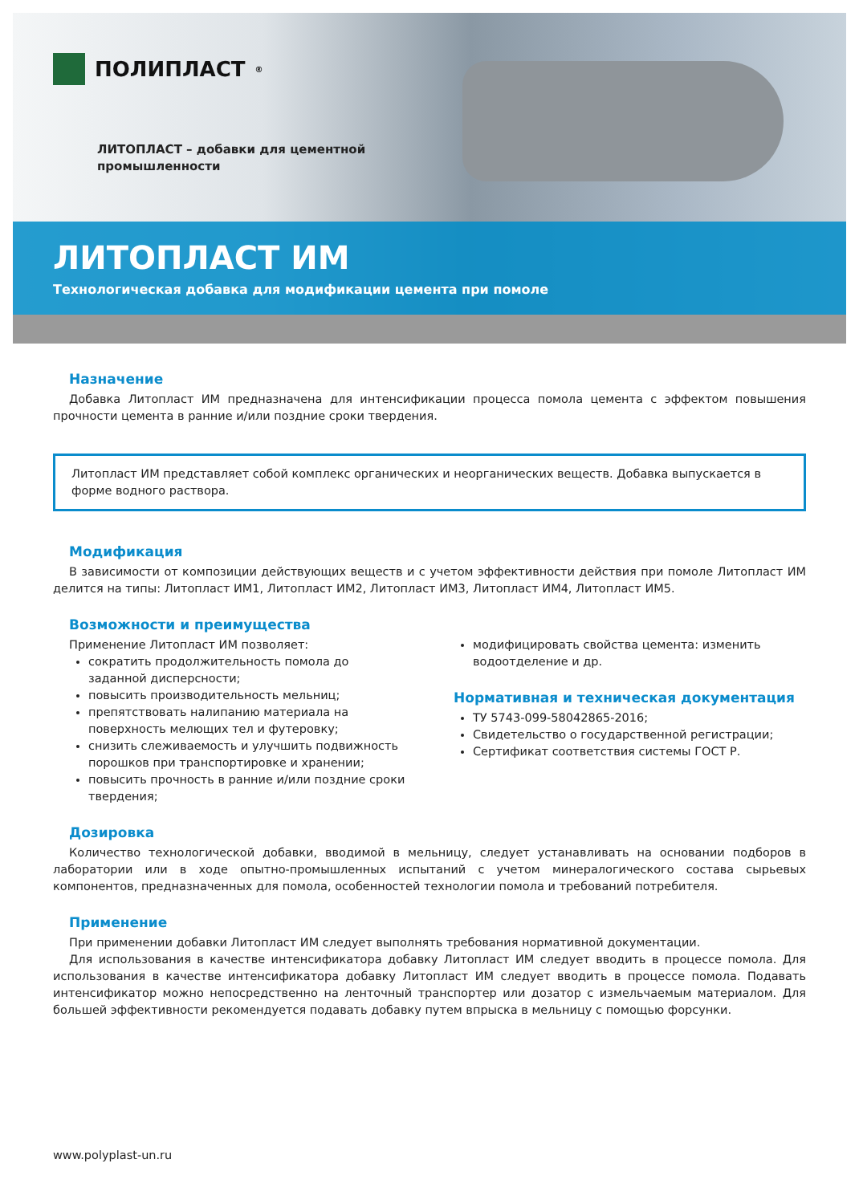ПОЛИПЛАСТ<sup>®</sup>
ЛИТОПЛАСТ – добавки для цементной
промышленности
ЛИТОПЛАСТ ИМ
Технологическая добавка для модификации цемента при помоле
Назначение
Добавка Литопласт ИМ предназначена для интенсификации процесса помола цемента с эффектом повышения прочности цемента в ранние и/или поздние сроки твердения.
Литопласт ИМ представляет собой комплекс органических и неорганических веществ. Добавка выпускается в форме водного раствора.
Модификация
В зависимости от композиции действующих веществ и с учетом эффективности действия при помоле Литопласт ИМ делится на типы: Литопласт ИМ1, Литопласт ИМ2, Литопласт ИМ3, Литопласт ИМ4, Литопласт ИМ5.
Возможности и преимущества
Применение Литопласт ИМ позволяет:
сократить продолжительность помола до заданной дисперсности;
повысить производительность мельниц;
препятствовать налипанию материала на поверхность мелющих тел и футеровку;
снизить слеживаемость и улучшить подвижность порошков при транспортировке и хранении;
повысить прочность в ранние и/или поздние сроки твердения;
модифицировать свойства цемента: изменить водоотделение и др.
Нормативная и техническая документация
ТУ 5743-099-58042865-2016;
Свидетельство о государственной регистрации;
Сертификат соответствия системы ГОСТ Р.
Дозировка
Количество технологической добавки, вводимой в мельницу, следует устанавливать на основании подборов в лаборатории или в ходе опытно-промышленных испытаний с учетом минералогического состава сырьевых компонентов, предназначенных для помола, особенностей технологии помола и требований потребителя.
Применение
При применении добавки Литопласт ИМ следует выполнять требования нормативной документации.
Для использования в качестве интенсификатора добавку Литопласт ИМ следует вводить в процессе помола. Для использования в качестве интенсификатора добавку Литопласт ИМ следует вводить в процессе помола. Подавать интенсификатор можно непосредственно на ленточный транспортер или дозатор с измельчаемым материалом. Для большей эффективности рекомендуется подавать добавку путем впрыска в мельницу с помощью форсунки.
www.polyplast-un.ru